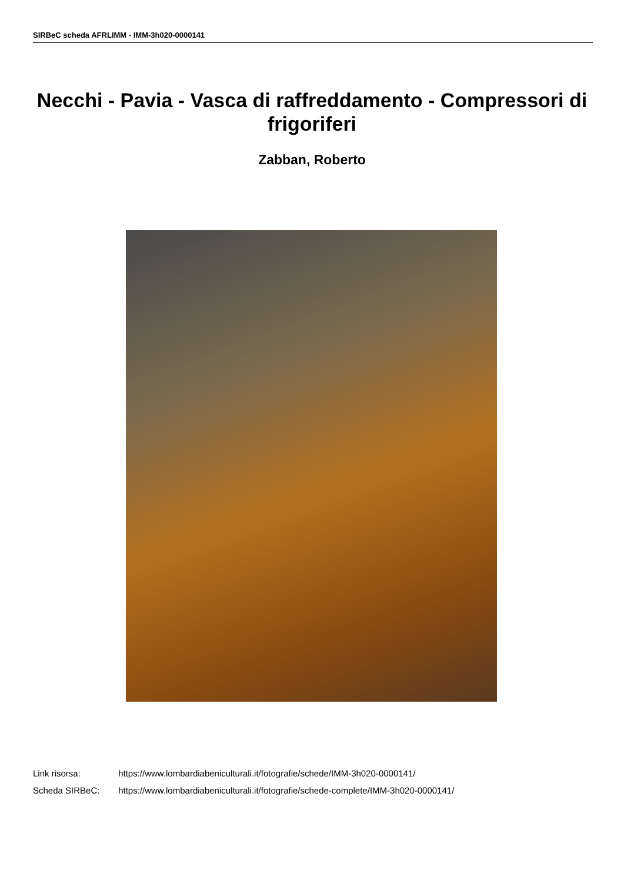SIRBeC scheda AFRLIMM - IMM-3h020-0000141
Necchi - Pavia - Vasca di raffreddamento - Compressori di frigoriferi
Zabban, Roberto
Link risorsa: https://www.lombardiabeniculturali.it/fotografie/schede/IMM-3h020-0000141/
Scheda SIRBeC: https://www.lombardiabeniculturali.it/fotografie/schede-complete/IMM-3h020-0000141/